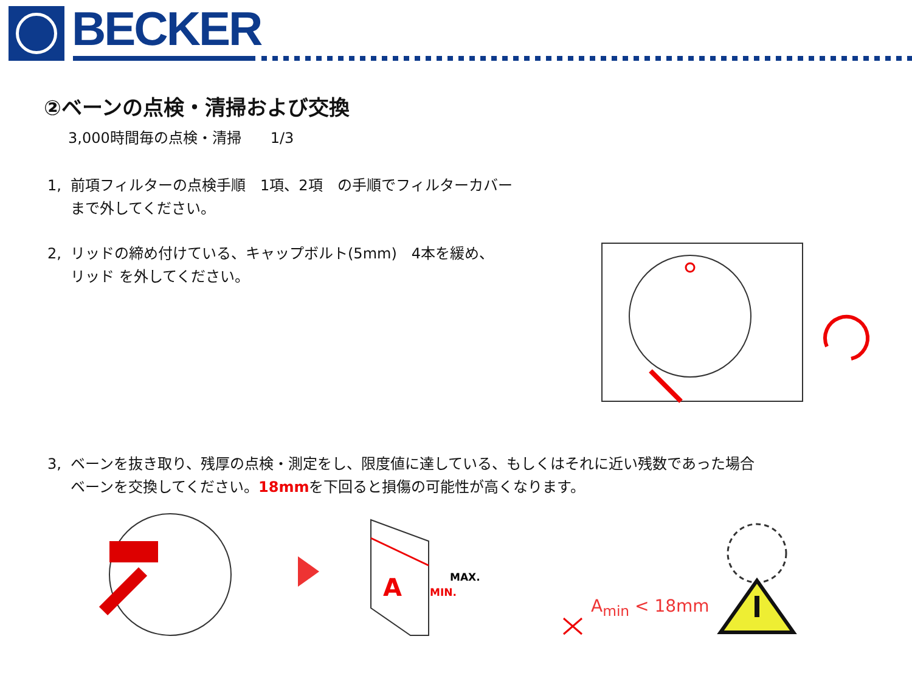BECKER
②ベーンの点検・清掃および交換
3,000時間毎の点検・清掃　　1/3
1, 前項フィルターの点検手順　1項、2項　の手順でフィルターカバー
まで外してください。
2, リッドの締め付けている、キャップボルト(5mm)　4本を緩め、
リッド を外してください。
3, ベーンを抜き取り、残厚の点検・測定をし、限度値に達している、もしくはそれに近い残数であった場合
ベーンを交換してください。18mmを下回ると損傷の可能性が高くなります。
A
MAX.
MIN.
A<sub>min</sub> < 18mm